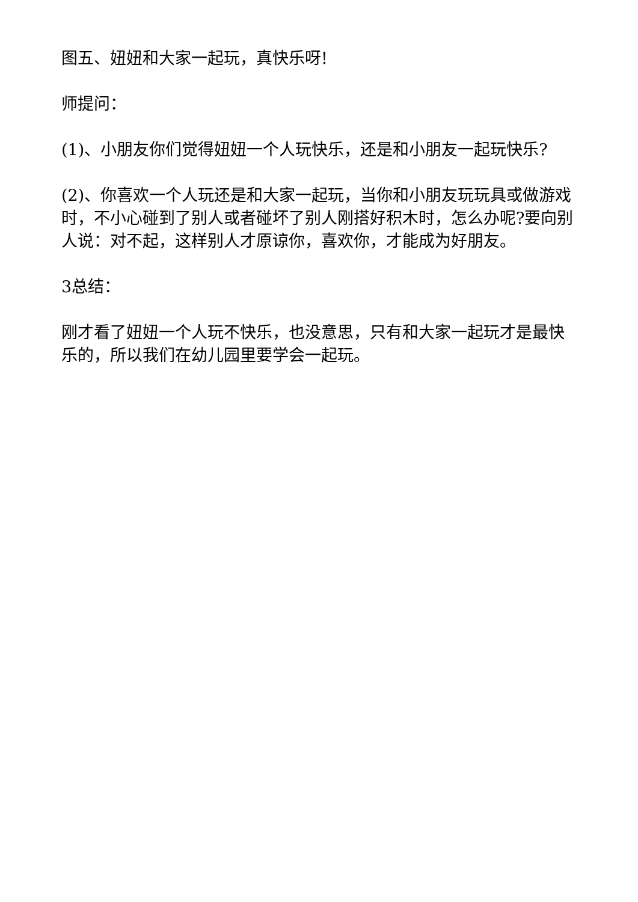图五、妞妞和大家一起玩，真快乐呀!
师提问：
(1)、小朋友你们觉得妞妞一个人玩快乐，还是和小朋友一起玩快乐?
(2)、你喜欢一个人玩还是和大家一起玩，当你和小朋友玩玩具或做游戏时，不小心碰到了别人或者碰坏了别人刚搭好积木时，怎么办呢?要向别人说：对不起，这样别人才原谅你，喜欢你，才能成为好朋友。
3总结：
刚才看了妞妞一个人玩不快乐，也没意思，只有和大家一起玩才是最快乐的，所以我们在幼儿园里要学会一起玩。